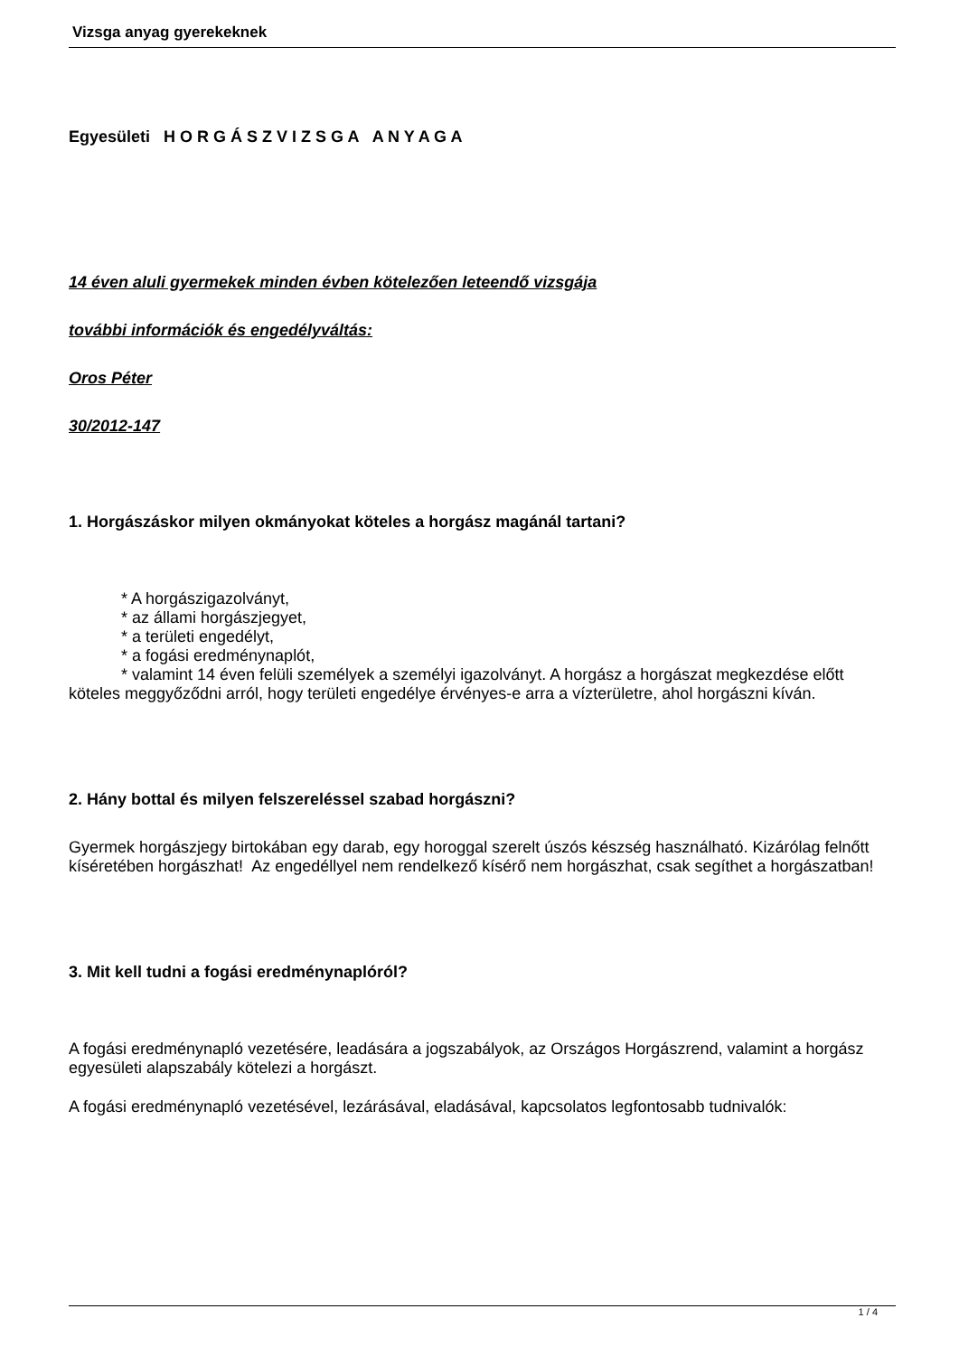Vizsga anyag gyerekeknek
Egyesületi H O R G Á S Z V I Z S G A A N Y A G A
14 éven aluli gyermekek minden évben kötelezően leteendő vizsgája
további információk és engedélyváltás:
Oros Péter
30/2012-147
1. Horgászáskor milyen okmányokat köteles a horgász magánál tartani?
* A horgászigazolványt,
* az állami horgászjegyet,
* a területi engedélyt,
* a fogási eredménynaplót,
* valamint 14 éven felüli személyek a személyi igazolványt. A horgász a horgászat megkezdése előtt köteles meggyőződni arról, hogy területi engedélye érvényes-e arra a vízterületre, ahol horgászni kíván.
2. Hány bottal és milyen felszereléssel szabad horgászni?
Gyermek horgászjegy birtokában egy darab, egy horoggal szerelt úszós készség használható. Kizárólag felnőtt kíséretében horgászhat! Az engedéllyel nem rendelkező kísérő nem horgászhat, csak segíthet a horgászatban!
3. Mit kell tudni a fogási eredménynaplóról?
A fogási eredménynapló vezetésére, leadására a jogszabályok, az Országos Horgászrend, valamint a horgász egyesületi alapszabály kötelezi a horgászt.
A fogási eredménynapló vezetésével, lezárásával, eladásával, kapcsolatos legfontosabb tudnivalók:
1 / 4